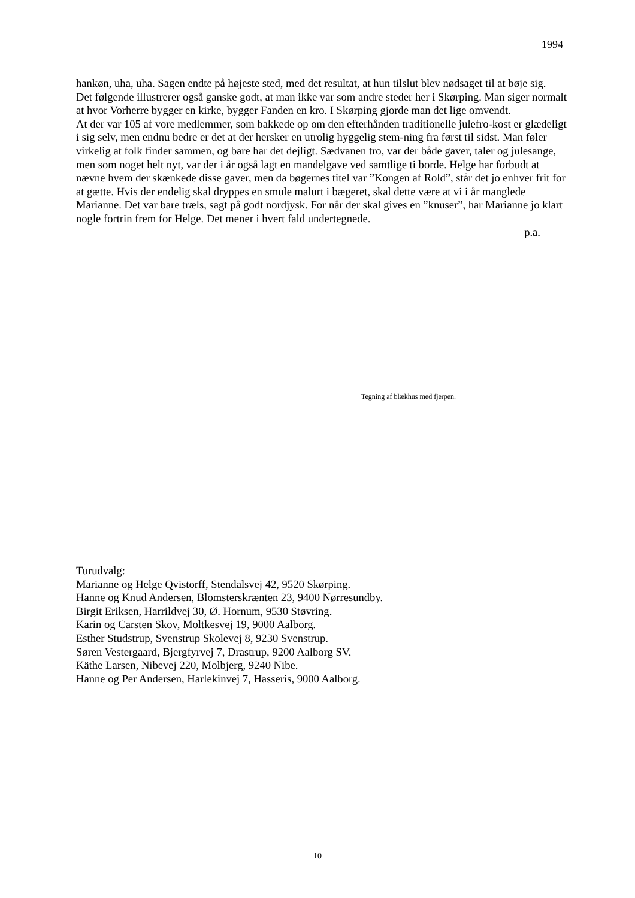1994
hankøn, uha, uha. Sagen endte på højeste sted, med det resultat, at hun tilslut blev nødsaget til at bøje sig.
Det følgende illustrerer også ganske godt, at man ikke var som andre steder her i Skørping. Man siger normalt at hvor Vorherre bygger en kirke, bygger Fanden en kro. I Skørping gjorde man det lige omvendt.
At der var 105 af vore medlemmer, som bakkede op om den efterhånden traditionelle julefro-kost er glædeligt i sig selv, men endnu bedre er det at der hersker en utrolig hyggelig stem-ning fra først til sidst. Man føler virkelig at folk finder sammen, og bare har det dejligt. Sædvanen tro, var der både gaver, taler og julesange, men som noget helt nyt, var der i år også lagt en mandelgave ved samtlige ti borde. Helge har forbudt at nævne hvem der skænkede disse gaver, men da bøgernes titel var ”Kongen af Rold”, står det jo enhver frit for at gætte. Hvis der endelig skal dryppes en smule malurt i bægeret, skal dette være at vi i år manglede Marianne. Det var bare træls, sagt på godt nordjysk. For når der skal gives en ”knuser”, har Marianne jo klart nogle fortrin frem for Helge. Det mener i hvert fald undertegnede.
p.a.
Tegning af blækhus med fjerpen.
Turudvalg:
Marianne og Helge Qvistorff, Stendalsvej 42, 9520 Skørping.
Hanne og Knud Andersen, Blomsterskrænten 23, 9400 Nørresundby.
Birgit Eriksen, Harrildvej 30, Ø. Hornum, 9530 Støvring.
Karin og Carsten Skov, Moltkesvej 19, 9000 Aalborg.
Esther Studstrup, Svenstrup Skolevej 8, 9230 Svenstrup.
Søren Vestergaard, Bjergfyrvej 7, Drastrup, 9200 Aalborg SV.
Käthe Larsen, Nibevej 220, Molbjerg, 9240 Nibe.
Hanne og Per Andersen, Harlekinvej 7, Hasseris, 9000 Aalborg.
10